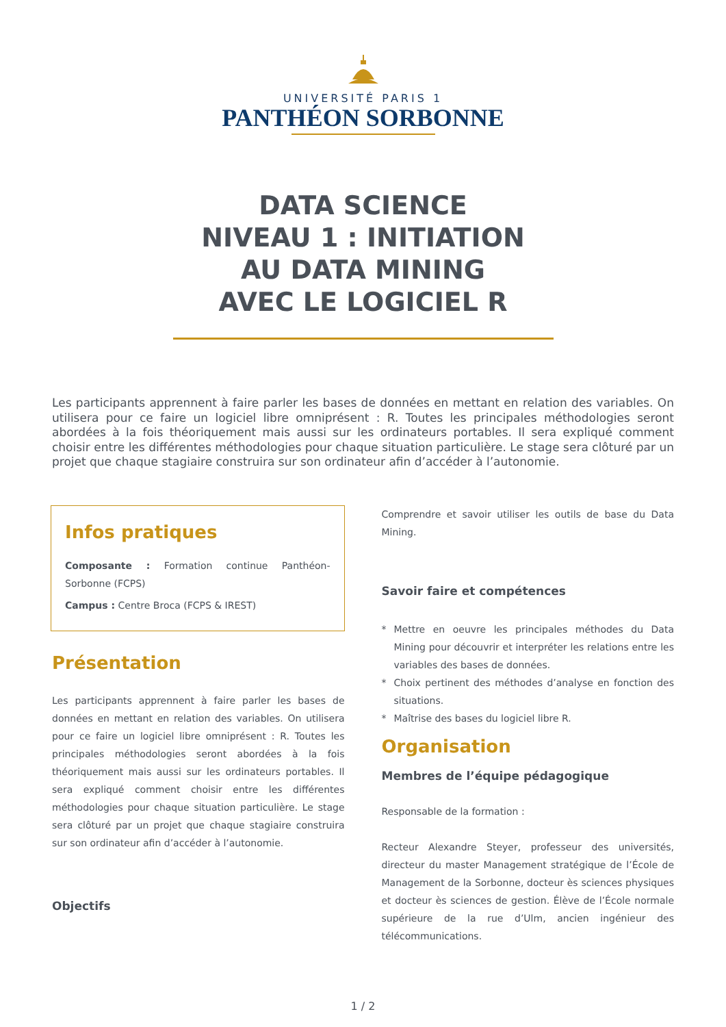UNIVERSITÉ PARIS 1
PANTHÉON SORBONNE
DATA SCIENCE
NIVEAU 1 : INITIATION
AU DATA MINING
AVEC LE LOGICIEL R
Les participants apprennent à faire parler les bases de données en mettant en relation des variables. On utilisera pour ce faire un logiciel libre omniprésent : R. Toutes les principales méthodologies seront abordées à la fois théoriquement mais aussi sur les ordinateurs portables. Il sera expliqué comment choisir entre les différentes méthodologies pour chaque situation particulière. Le stage sera clôturé par un projet que chaque stagiaire construira sur son ordinateur afin d’accéder à l’autonomie.
Infos pratiques
Composante : Formation continue Panthéon-Sorbonne (FCPS)
Campus : Centre Broca (FCPS & IREST)
Présentation
Les participants apprennent à faire parler les bases de données en mettant en relation des variables. On utilisera pour ce faire un logiciel libre omniprésent : R. Toutes les principales méthodologies seront abordées à la fois théoriquement mais aussi sur les ordinateurs portables. Il sera expliqué comment choisir entre les différentes méthodologies pour chaque situation particulière. Le stage sera clôturé par un projet que chaque stagiaire construira sur son ordinateur afin d’accéder à l’autonomie.
Objectifs
Comprendre et savoir utiliser les outils de base du Data Mining.
Savoir faire et compétences
* Mettre en oeuvre les principales méthodes du Data Mining pour découvrir et interpréter les relations entre les variables des bases de données.
* Choix pertinent des méthodes d’analyse en fonction des situations.
* Maîtrise des bases du logiciel libre R.
Organisation
Membres de l’équipe pédagogique
Responsable de la formation :
Recteur Alexandre Steyer, professeur des universités, directeur du master Management stratégique de l’École de Management de la Sorbonne, docteur ès sciences physiques et docteur ès sciences de gestion. Élève de l’École normale supérieure de la rue d’Ulm, ancien ingénieur des télécommunications.
1 / 2